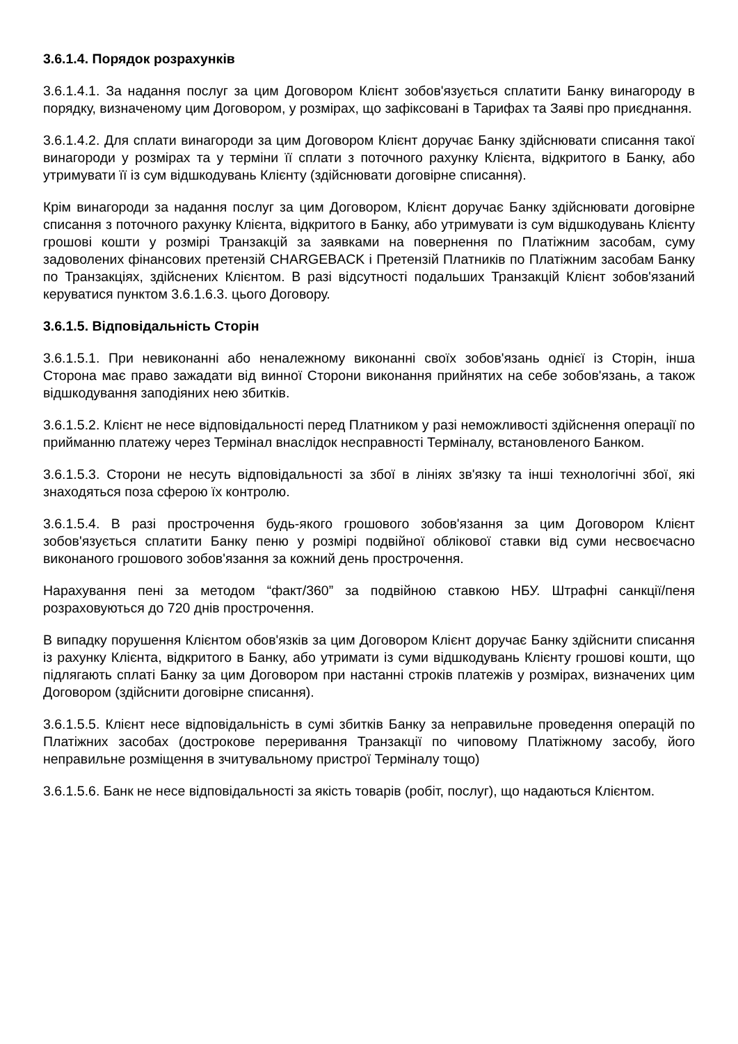3.6.1.4. Порядок розрахунків
3.6.1.4.1. За надання послуг за цим Договором Клієнт зобов'язується сплатити Банку винагороду в порядку, визначеному цим Договором, у розмірах, що зафіксовані в Тарифах та Заяві про приєднання.
3.6.1.4.2. Для сплати винагороди за цим Договором Клієнт доручає Банку здійснювати списання такої винагороди у розмірах та у терміни її сплати з поточного рахунку Клієнта, відкритого в Банку, або утримувати її із сум відшкодувань Клієнту (здійснювати договірне списання).
Крім винагороди за надання послуг за цим Договором, Клієнт доручає Банку здійснювати договірне списання з поточного рахунку Клієнта, відкритого в Банку, або утримувати із сум відшкодувань Клієнту грошові кошти у розмірі Транзакцій за заявками на повернення по Платіжним засобам, суму задоволених фінансових претензій CHARGEBACK і Претензій Платників по Платіжним засобам Банку по Транзакціях, здійснених Клієнтом. В разі відсутності подальших Транзакцій Клієнт зобов'язаний керуватися пунктом 3.6.1.6.3. цього Договору.
3.6.1.5. Відповідальність Сторін
3.6.1.5.1. При невиконанні або неналежному виконанні своїх зобов'язань однієї із Сторін, інша Сторона має право зажадати від винної Сторони виконання прийнятих на себе зобов'язань, а також відшкодування заподіяних нею збитків.
3.6.1.5.2. Клієнт не несе відповідальності перед Платником у разі неможливості здійснення операції по прийманню платежу через Термінал внаслідок несправності Терміналу, встановленого Банком.
3.6.1.5.3. Сторони не несуть відповідальності за збої в лініях зв'язку та інші технологічні збої, які знаходяться поза сферою їх контролю.
3.6.1.5.4. В разі прострочення будь-якого грошового зобов'язання за цим Договором Клієнт зобов'язується сплатити Банку пеню у розмірі подвійної облікової ставки від суми несвоєчасно виконаного грошового зобов'язання за кожний день прострочення.
Нарахування пені за методом “факт/360” за подвійною ставкою НБУ. Штрафні санкції/пеня розраховуються до 720 днів прострочення.
В випадку порушення Клієнтом обов'язків за цим Договором Клієнт доручає Банку здійснити списання із рахунку Клієнта, відкритого в Банку, або утримати із суми відшкодувань Клієнту грошові кошти, що підлягають сплаті Банку за цим Договором при настанні строків платежів у розмірах, визначених цим Договором (здійснити договірне списання).
3.6.1.5.5. Клієнт несе відповідальність в сумі збитків Банку за неправильне проведення операцій по Платіжних засобах (дострокове переривання Транзакції по чиповому Платіжному засобу, його неправильне розміщення в зчитувальному пристрої Терміналу тощо)
3.6.1.5.6. Банк не несе відповідальності за якість товарів (робіт, послуг), що надаються Клієнтом.